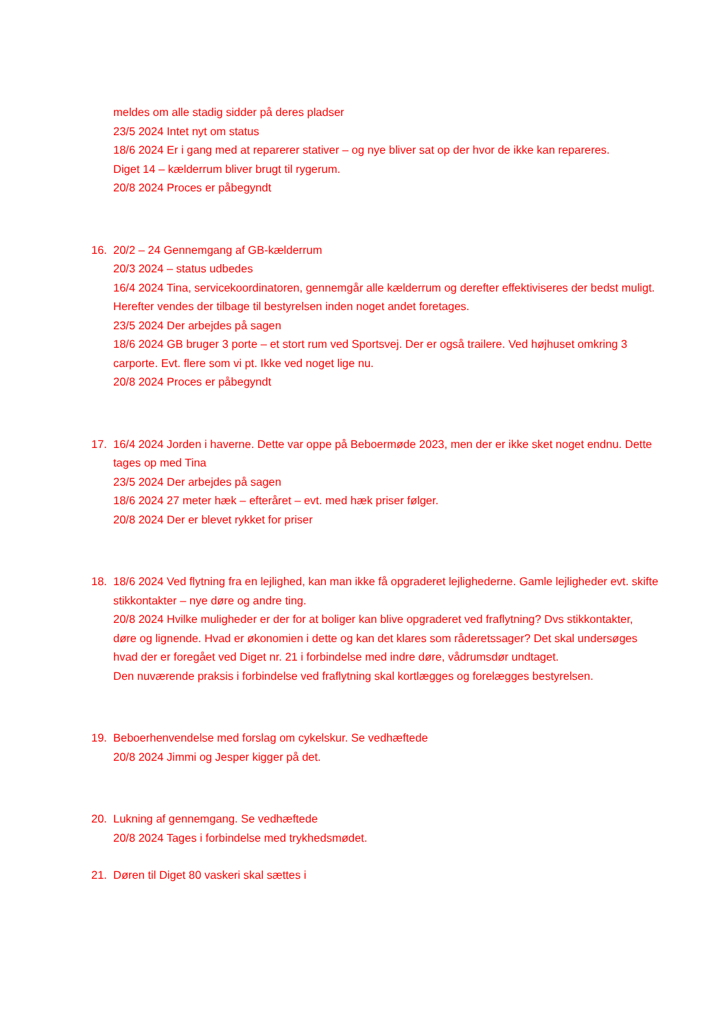meldes om alle stadig sidder på deres pladser
23/5 2024 Intet nyt om status
18/6 2024 Er i gang med at reparerer stativer – og nye bliver sat op der hvor de ikke kan repareres.
Diget 14 – kælderrum bliver brugt til rygerum.
20/8 2024 Proces er påbegyndt
16. 20/2 – 24 Gennemgang af GB-kælderrum
20/3 2024 – status udbedes
16/4 2024 Tina, servicekoordinatoren, gennemgår alle kælderrum og derefter effektiviseres der bedst muligt. Herefter vendes der tilbage til bestyrelsen inden noget andet foretages.
23/5 2024 Der arbejdes på sagen
18/6 2024 GB bruger 3 porte – et stort rum ved Sportsvej. Der er også trailere. Ved højhuset omkring 3 carporte. Evt. flere som vi pt. Ikke ved noget lige nu.
20/8 2024 Proces er påbegyndt
17. 16/4 2024 Jorden i haverne. Dette var oppe på Beboermøde 2023, men der er ikke sket noget endnu. Dette tages op med Tina
23/5 2024 Der arbejdes på sagen
18/6 2024 27 meter hæk – efteråret – evt. med hæk priser følger.
20/8 2024 Der er blevet rykket for priser
18. 18/6 2024 Ved flytning fra en lejlighed, kan man ikke få opgraderet lejlighederne. Gamle lejligheder evt. skifte stikkontakter – nye døre og andre ting.
20/8 2024 Hvilke muligheder er der for at boliger kan blive opgraderet ved fraflytning? Dvs stikkontakter, døre og lignende. Hvad er økonomien i dette og kan det klares som råderetssager? Det skal undersøges hvad der er foregået ved Diget nr. 21 i forbindelse med indre døre, vådrumsdør undtaget.
Den nuværende praksis i forbindelse ved fraflytning skal kortlægges og forelægges bestyrelsen.
19. Beboerhenvendelse med forslag om cykelskur. Se vedhæftede
20/8 2024 Jimmi og Jesper kigger på det.
20. Lukning af gennemgang. Se vedhæftede
20/8 2024 Tages i forbindelse med trykhedsmødet.
21. Døren til Diget 80 vaskeri skal sættes i